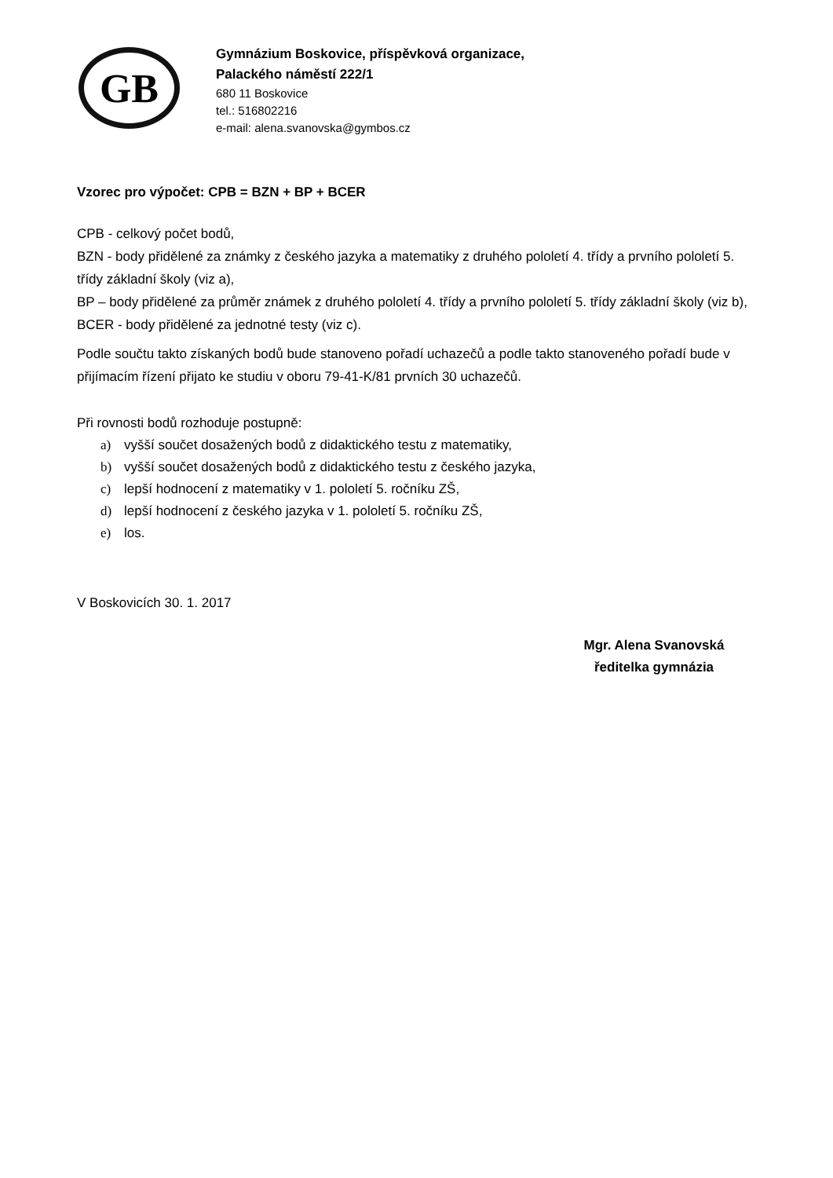GB
Gymnázium Boskovice, příspěvková organizace,
Palackého náměstí 222/1
680 11 Boskovice
tel.: 516802216
e-mail: alena.svanovska@gymbos.cz
Vzorec pro výpočet: CPB = BZN + BP + BCER
CPB - celkový počet bodů,
BZN - body přidělené za známky z českého jazyka a matematiky z druhého pololetí 4. třídy a prvního pololetí 5. třídy základní školy (viz a),
BP – body přidělené za průměr známek z druhého pololetí 4. třídy a prvního pololetí 5. třídy základní školy (viz b),
BCER - body přidělené za jednotné testy (viz c).
Podle součtu takto získaných bodů bude stanoveno pořadí uchazečů a podle takto stanoveného pořadí bude v přijímacím řízení přijato ke studiu v oboru 79-41-K/81 prvních 30 uchazečů.
Při rovnosti bodů rozhoduje postupně:
a) vyšší součet dosažených bodů z didaktického testu z matematiky,
b) vyšší součet dosažených bodů z didaktického testu z českého jazyka,
c) lepší hodnocení z matematiky v 1. pololetí 5. ročníku ZŠ,
d) lepší hodnocení z českého jazyka v 1. pololetí 5. ročníku ZŠ,
e) los.
V Boskovicích 30. 1. 2017
Mgr. Alena Svanovská
ředitelka gymnázia